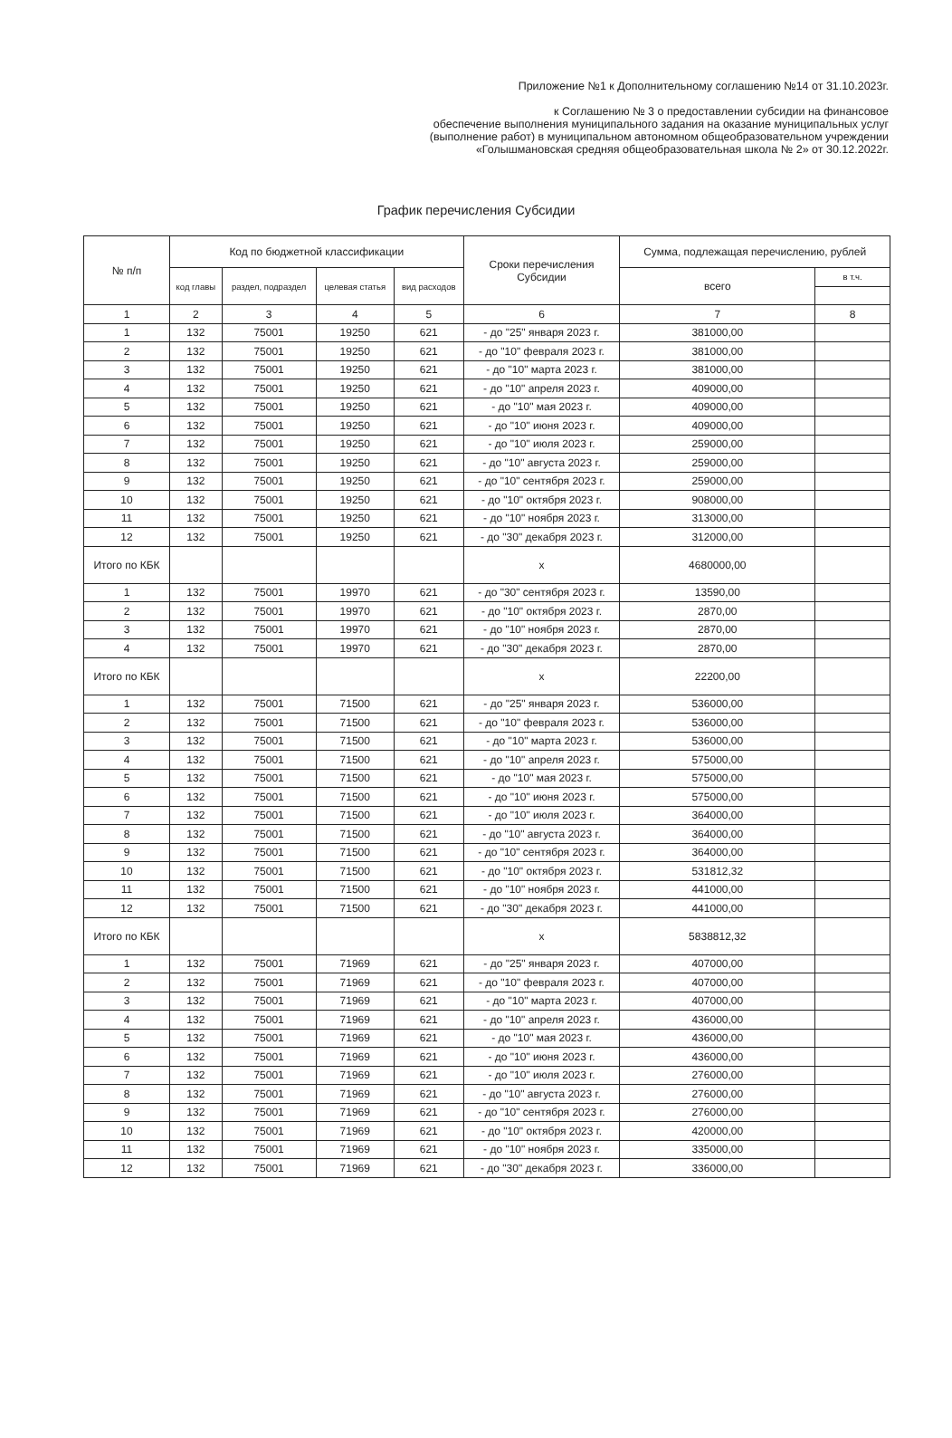Приложение №1 к Дополнительному соглашению №14 от 31.10.2023г.
к Соглашению № 3 о предоставлении субсидии на финансовое
обеспечение выполнения муниципального задания на оказание муниципальных услуг
(выполнение работ) в муниципальном автономном общеобразовательном учреждении
«Голышмановская средняя общеобразовательная школа № 2» от 30.12.2022г.
График перечисления Субсидии
| № п/п | Код по бюджетной классификации | | | | Сроки перечисления Субсидии | Сумма, подлежащая перечислению, рублей | |
| --- | --- | --- | --- | --- | --- | --- | --- |
| | код главы | раздел, подраздел | целевая статья | вид расходов | | всего | в т.ч. |
| 1 | 2 | 3 | 4 | 5 | 6 | 7 | 8 |
| 1 | 132 | 75001 | 19250 | 621 | - до "25" января 2023 г. | 381000,00 | |
| 2 | 132 | 75001 | 19250 | 621 | - до "10" февраля 2023 г. | 381000,00 | |
| 3 | 132 | 75001 | 19250 | 621 | - до "10" марта 2023 г. | 381000,00 | |
| 4 | 132 | 75001 | 19250 | 621 | - до "10" апреля 2023 г. | 409000,00 | |
| 5 | 132 | 75001 | 19250 | 621 | - до "10" мая 2023 г. | 409000,00 | |
| 6 | 132 | 75001 | 19250 | 621 | - до "10" июня 2023 г. | 409000,00 | |
| 7 | 132 | 75001 | 19250 | 621 | - до "10" июля 2023 г. | 259000,00 | |
| 8 | 132 | 75001 | 19250 | 621 | - до "10" августа 2023 г. | 259000,00 | |
| 9 | 132 | 75001 | 19250 | 621 | - до "10" сентября 2023 г. | 259000,00 | |
| 10 | 132 | 75001 | 19250 | 621 | - до "10" октября 2023 г. | 908000,00 | |
| 11 | 132 | 75001 | 19250 | 621 | - до "10" ноября 2023 г. | 313000,00 | |
| 12 | 132 | 75001 | 19250 | 621 | - до "30" декабря 2023 г. | 312000,00 | |
| Итого по КБК | | | | | x | 4680000,00 | |
| 1 | 132 | 75001 | 19970 | 621 | - до "30" сентября 2023 г. | 13590,00 | |
| 2 | 132 | 75001 | 19970 | 621 | - до "10" октября 2023 г. | 2870,00 | |
| 3 | 132 | 75001 | 19970 | 621 | - до "10" ноября 2023 г. | 2870,00 | |
| 4 | 132 | 75001 | 19970 | 621 | - до "30" декабря 2023 г. | 2870,00 | |
| Итого по КБК | | | | | x | 22200,00 | |
| 1 | 132 | 75001 | 71500 | 621 | - до "25" января 2023 г. | 536000,00 | |
| 2 | 132 | 75001 | 71500 | 621 | - до "10" февраля 2023 г. | 536000,00 | |
| 3 | 132 | 75001 | 71500 | 621 | - до "10" марта 2023 г. | 536000,00 | |
| 4 | 132 | 75001 | 71500 | 621 | - до "10" апреля 2023 г. | 575000,00 | |
| 5 | 132 | 75001 | 71500 | 621 | - до "10" мая 2023 г. | 575000,00 | |
| 6 | 132 | 75001 | 71500 | 621 | - до "10" июня 2023 г. | 575000,00 | |
| 7 | 132 | 75001 | 71500 | 621 | - до "10" июля 2023 г. | 364000,00 | |
| 8 | 132 | 75001 | 71500 | 621 | - до "10" августа 2023 г. | 364000,00 | |
| 9 | 132 | 75001 | 71500 | 621 | - до "10" сентября 2023 г. | 364000,00 | |
| 10 | 132 | 75001 | 71500 | 621 | - до "10" октября 2023 г. | 531812,32 | |
| 11 | 132 | 75001 | 71500 | 621 | - до "10" ноября 2023 г. | 441000,00 | |
| 12 | 132 | 75001 | 71500 | 621 | - до "30" декабря 2023 г. | 441000,00 | |
| Итого по КБК | | | | | x | 5838812,32 | |
| 1 | 132 | 75001 | 71969 | 621 | - до "25" января 2023 г. | 407000,00 | |
| 2 | 132 | 75001 | 71969 | 621 | - до "10" февраля 2023 г. | 407000,00 | |
| 3 | 132 | 75001 | 71969 | 621 | - до "10" марта 2023 г. | 407000,00 | |
| 4 | 132 | 75001 | 71969 | 621 | - до "10" апреля 2023 г. | 436000,00 | |
| 5 | 132 | 75001 | 71969 | 621 | - до "10" мая 2023 г. | 436000,00 | |
| 6 | 132 | 75001 | 71969 | 621 | - до "10" июня 2023 г. | 436000,00 | |
| 7 | 132 | 75001 | 71969 | 621 | - до "10" июля 2023 г. | 276000,00 | |
| 8 | 132 | 75001 | 71969 | 621 | - до "10" августа 2023 г. | 276000,00 | |
| 9 | 132 | 75001 | 71969 | 621 | - до "10" сентября 2023 г. | 276000,00 | |
| 10 | 132 | 75001 | 71969 | 621 | - до "10" октября 2023 г. | 420000,00 | |
| 11 | 132 | 75001 | 71969 | 621 | - до "10" ноября 2023 г. | 335000,00 | |
| 12 | 132 | 75001 | 71969 | 621 | - до "30" декабря 2023 г. | 336000,00 | |